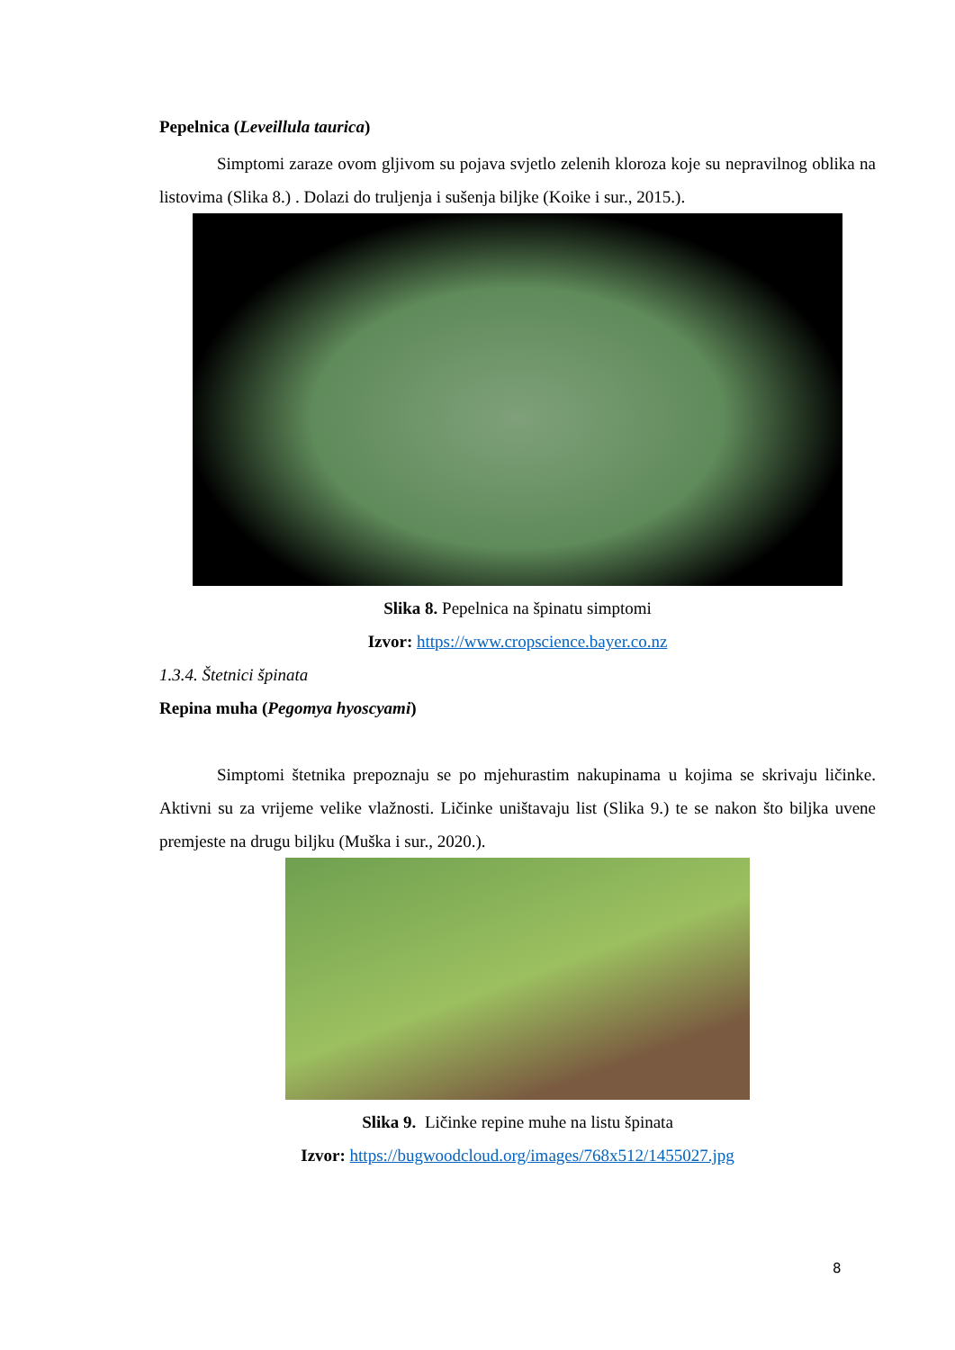Pepelnica (Leveillula taurica)
Simptomi zaraze ovom gljivom su pojava svjetlo zelenih kloroza koje su nepravilnog oblika na listovima (Slika 8.) . Dolazi do truljenja i sušenja biljke (Koike i sur., 2015.).
Slika 8. Pepelnica na špinatu simptomi
Izvor: https://www.cropscience.bayer.co.nz
1.3.4. Štetnici špinata
Repina muha (Pegomya hyoscyami)
Simptomi štetnika prepoznaju se po mjehurastim nakupinama u kojima se skrivaju ličinke. Aktivni su za vrijeme velike vlažnosti. Ličinke uništavaju list (Slika 9.) te se nakon što biljka uvene premjeste na drugu biljku (Muška i sur., 2020.).
Slika 9. Ličinke repine muhe na listu špinata
Izvor: https://bugwoodcloud.org/images/768x512/1455027.jpg
8